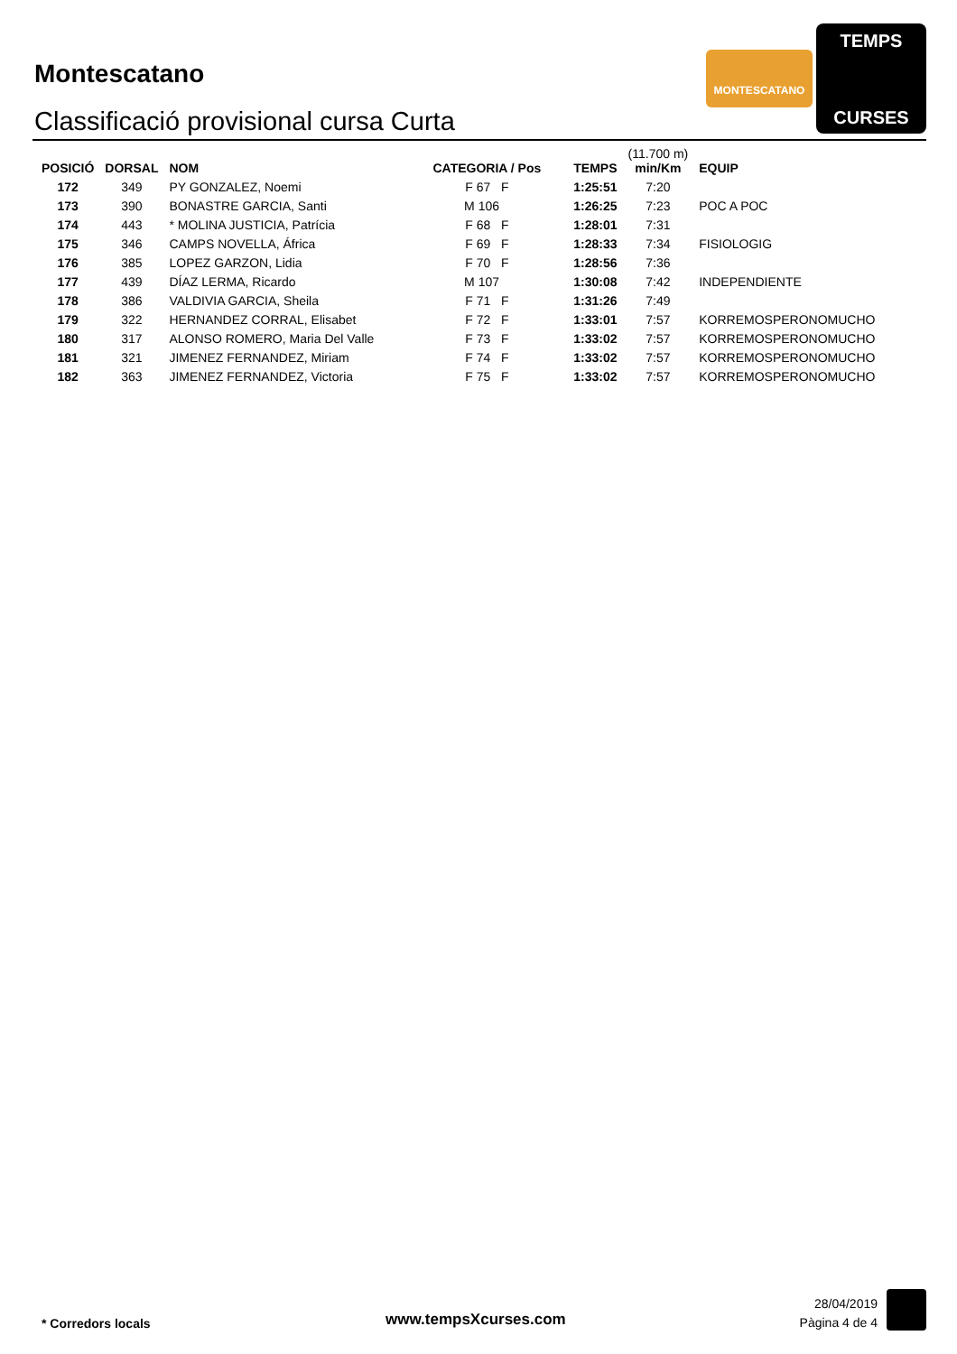Montescatano
Classificació provisional cursa Curta
MONTESCATANO
TEMPS
CURSES
| POSICIÓ | DORSAL | NOM | CATEGORIA / Pos | TEMPS | (11.700 m) min/Km | EQUIP |
| --- | --- | --- | --- | --- | --- | --- |
| 172 | 349 | PY GONZALEZ, Noemi | F 67 F | 1:25:51 | 7:20 | |
| 173 | 390 | BONASTRE GARCIA, Santi | M 106 | 1:26:25 | 7:23 | POC A POC |
| 174 | 443 | * MOLINA JUSTICIA, Patrícia | F 68 F | 1:28:01 | 7:31 | |
| 175 | 346 | CAMPS NOVELLA, África | F 69 F | 1:28:33 | 7:34 | FISIOLOGIG |
| 176 | 385 | LOPEZ GARZON, Lidia | F 70 F | 1:28:56 | 7:36 | |
| 177 | 439 | DÍAZ LERMA, Ricardo | M 107 | 1:30:08 | 7:42 | INDEPENDIENTE |
| 178 | 386 | VALDIVIA GARCIA, Sheila | F 71 F | 1:31:26 | 7:49 | |
| 179 | 322 | HERNANDEZ CORRAL, Elisabet | F 72 F | 1:33:01 | 7:57 | KORREMOSPERONOMUCHO |
| 180 | 317 | ALONSO ROMERO, Maria Del Valle | F 73 F | 1:33:02 | 7:57 | KORREMOSPERONOMUCHO |
| 181 | 321 | JIMENEZ FERNANDEZ, Miriam | F 74 F | 1:33:02 | 7:57 | KORREMOSPERONOMUCHO |
| 182 | 363 | JIMENEZ FERNANDEZ, Victoria | F 75 F | 1:33:02 | 7:57 | KORREMOSPERONOMUCHO |
* Corredors locals www.tempsXcurses.com
28/04/2019
Pàgina 4 de 4